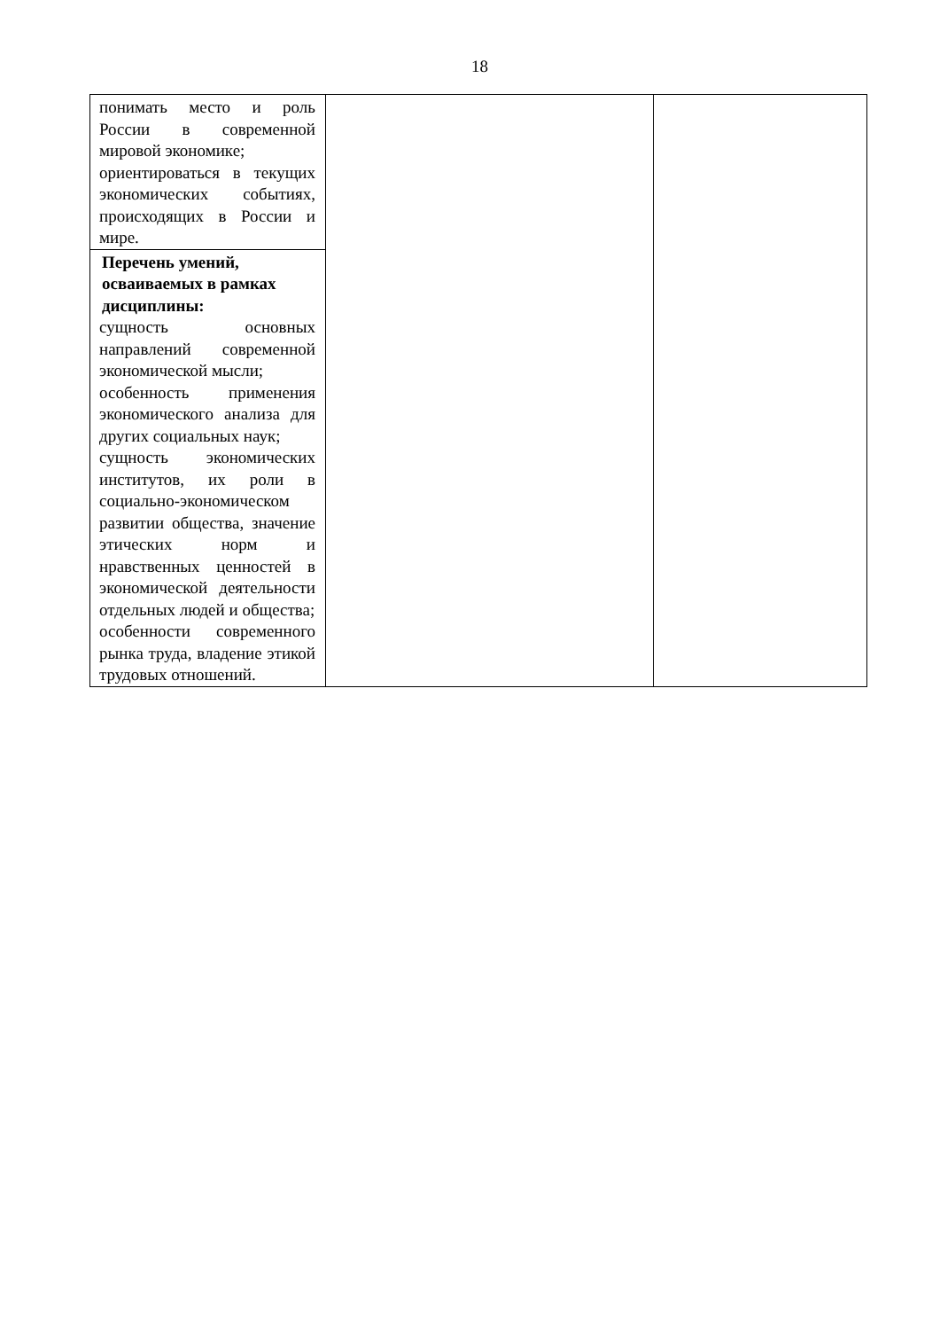18
| понимать место и роль России в современной мировой экономике; ориентироваться в текущих экономических событиях, происходящих в России и мире. | | |
| Перечень умений, осваиваемых в рамках дисциплины: сущность основных направлений современной экономической мысли; особенность применения экономического анализа для других социальных наук; сущность экономических институтов, их роли в социально-экономическом развитии общества, значение этических норм и нравственных ценностей в экономической деятельности отдельных людей и общества; особенности современного рынка труда, владение этикой трудовых отношений. | | |